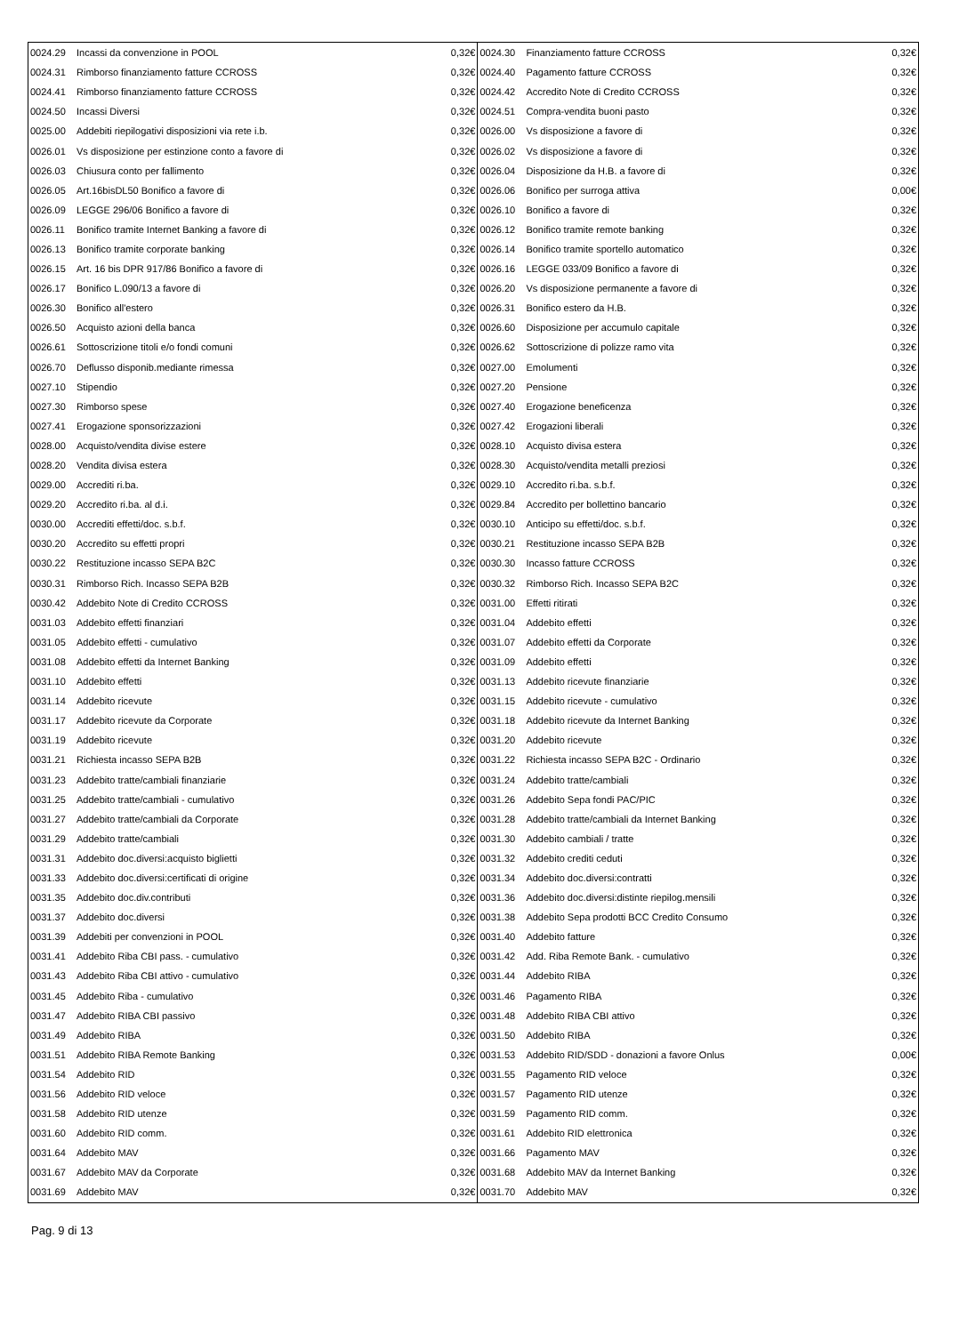| 0024.29 | Incassi da convenzione in POOL | 0,32€ | 0024.30 | Finanziamento fatture CCROSS | 0,32€ |
| 0024.31 | Rimborso finanziamento fatture CCROSS | 0,32€ | 0024.40 | Pagamento fatture CCROSS | 0,32€ |
| 0024.41 | Rimborso finanziamento fatture CCROSS | 0,32€ | 0024.42 | Accredito Note di Credito CCROSS | 0,32€ |
| 0024.50 | Incassi Diversi | 0,32€ | 0024.51 | Compra-vendita buoni pasto | 0,32€ |
| 0025.00 | Addebiti riepilogativi disposizioni via rete i.b. | 0,32€ | 0026.00 | Vs disposizione a favore di | 0,32€ |
| 0026.01 | Vs disposizione per estinzione conto a favore di | 0,32€ | 0026.02 | Vs disposizione a favore di | 0,32€ |
| 0026.03 | Chiusura conto per fallimento | 0,32€ | 0026.04 | Disposizione da H.B. a favore di | 0,32€ |
| 0026.05 | Art.16bisDL50 Bonifico a favore di | 0,32€ | 0026.06 | Bonifico per surroga attiva | 0,00€ |
| 0026.09 | LEGGE 296/06 Bonifico a favore di | 0,32€ | 0026.10 | Bonifico a favore di | 0,32€ |
| 0026.11 | Bonifico tramite Internet Banking a favore di | 0,32€ | 0026.12 | Bonifico tramite remote banking | 0,32€ |
| 0026.13 | Bonifico tramite corporate banking | 0,32€ | 0026.14 | Bonifico tramite sportello automatico | 0,32€ |
| 0026.15 | Art. 16 bis DPR 917/86 Bonifico a favore di | 0,32€ | 0026.16 | LEGGE 033/09 Bonifico a favore di | 0,32€ |
| 0026.17 | Bonifico L.090/13 a favore di | 0,32€ | 0026.20 | Vs disposizione permanente a favore di | 0,32€ |
| 0026.30 | Bonifico all'estero | 0,32€ | 0026.31 | Bonifico estero da H.B. | 0,32€ |
| 0026.50 | Acquisto azioni della banca | 0,32€ | 0026.60 | Disposizione per accumulo capitale | 0,32€ |
| 0026.61 | Sottoscrizione titoli e/o fondi comuni | 0,32€ | 0026.62 | Sottoscrizione di polizze ramo vita | 0,32€ |
| 0026.70 | Deflusso disponib.mediante rimessa | 0,32€ | 0027.00 | Emolumenti | 0,32€ |
| 0027.10 | Stipendio | 0,32€ | 0027.20 | Pensione | 0,32€ |
| 0027.30 | Rimborso spese | 0,32€ | 0027.40 | Erogazione beneficenza | 0,32€ |
| 0027.41 | Erogazione sponsorizzazioni | 0,32€ | 0027.42 | Erogazioni liberali | 0,32€ |
| 0028.00 | Acquisto/vendita divise estere | 0,32€ | 0028.10 | Acquisto divisa estera | 0,32€ |
| 0028.20 | Vendita divisa estera | 0,32€ | 0028.30 | Acquisto/vendita metalli preziosi | 0,32€ |
| 0029.00 | Accrediti ri.ba. | 0,32€ | 0029.10 | Accredito ri.ba. s.b.f. | 0,32€ |
| 0029.20 | Accredito ri.ba. al d.i. | 0,32€ | 0029.84 | Accredito per bollettino bancario | 0,32€ |
| 0030.00 | Accrediti effetti/doc. s.b.f. | 0,32€ | 0030.10 | Anticipo su effetti/doc. s.b.f. | 0,32€ |
| 0030.20 | Accredito su effetti propri | 0,32€ | 0030.21 | Restituzione incasso SEPA B2B | 0,32€ |
| 0030.22 | Restituzione incasso SEPA B2C | 0,32€ | 0030.30 | Incasso fatture CCROSS | 0,32€ |
| 0030.31 | Rimborso Rich. Incasso SEPA B2B | 0,32€ | 0030.32 | Rimborso Rich. Incasso SEPA B2C | 0,32€ |
| 0030.42 | Addebito Note di Credito CCROSS | 0,32€ | 0031.00 | Effetti ritirati | 0,32€ |
| 0031.03 | Addebito effetti finanziari | 0,32€ | 0031.04 | Addebito effetti | 0,32€ |
| 0031.05 | Addebito effetti - cumulativo | 0,32€ | 0031.07 | Addebito effetti da Corporate | 0,32€ |
| 0031.08 | Addebito effetti da Internet Banking | 0,32€ | 0031.09 | Addebito effetti | 0,32€ |
| 0031.10 | Addebito effetti | 0,32€ | 0031.13 | Addebito ricevute finanziarie | 0,32€ |
| 0031.14 | Addebito ricevute | 0,32€ | 0031.15 | Addebito ricevute - cumulativo | 0,32€ |
| 0031.17 | Addebito ricevute da Corporate | 0,32€ | 0031.18 | Addebito ricevute da Internet Banking | 0,32€ |
| 0031.19 | Addebito ricevute | 0,32€ | 0031.20 | Addebito ricevute | 0,32€ |
| 0031.21 | Richiesta incasso SEPA B2B | 0,32€ | 0031.22 | Richiesta incasso SEPA B2C - Ordinario | 0,32€ |
| 0031.23 | Addebito tratte/cambiali finanziarie | 0,32€ | 0031.24 | Addebito tratte/cambiali | 0,32€ |
| 0031.25 | Addebito tratte/cambiali - cumulativo | 0,32€ | 0031.26 | Addebito Sepa fondi PAC/PIC | 0,32€ |
| 0031.27 | Addebito tratte/cambiali da Corporate | 0,32€ | 0031.28 | Addebito tratte/cambiali da Internet Banking | 0,32€ |
| 0031.29 | Addebito tratte/cambiali | 0,32€ | 0031.30 | Addebito cambiali / tratte | 0,32€ |
| 0031.31 | Addebito doc.diversi:acquisto biglietti | 0,32€ | 0031.32 | Addebito crediti ceduti | 0,32€ |
| 0031.33 | Addebito doc.diversi:certificati di origine | 0,32€ | 0031.34 | Addebito doc.diversi:contratti | 0,32€ |
| 0031.35 | Addebito doc.div.contributi | 0,32€ | 0031.36 | Addebito doc.diversi:distinte riepilog.mensili | 0,32€ |
| 0031.37 | Addebito doc.diversi | 0,32€ | 0031.38 | Addebito Sepa prodotti BCC Credito Consumo | 0,32€ |
| 0031.39 | Addebiti per convenzioni in POOL | 0,32€ | 0031.40 | Addebito fatture | 0,32€ |
| 0031.41 | Addebito Riba CBI pass. - cumulativo | 0,32€ | 0031.42 | Add. Riba Remote Bank. - cumulativo | 0,32€ |
| 0031.43 | Addebito Riba CBI attivo - cumulativo | 0,32€ | 0031.44 | Addebito RIBA | 0,32€ |
| 0031.45 | Addebito Riba - cumulativo | 0,32€ | 0031.46 | Pagamento RIBA | 0,32€ |
| 0031.47 | Addebito RIBA CBI passivo | 0,32€ | 0031.48 | Addebito RIBA CBI attivo | 0,32€ |
| 0031.49 | Addebito RIBA | 0,32€ | 0031.50 | Addebito RIBA | 0,32€ |
| 0031.51 | Addebito RIBA Remote Banking | 0,32€ | 0031.53 | Addebito RID/SDD - donazioni a favore Onlus | 0,00€ |
| 0031.54 | Addebito RID | 0,32€ | 0031.55 | Pagamento RID veloce | 0,32€ |
| 0031.56 | Addebito RID veloce | 0,32€ | 0031.57 | Pagamento RID utenze | 0,32€ |
| 0031.58 | Addebito RID utenze | 0,32€ | 0031.59 | Pagamento RID comm. | 0,32€ |
| 0031.60 | Addebito RID comm. | 0,32€ | 0031.61 | Addebito RID elettronica | 0,32€ |
| 0031.64 | Addebito MAV | 0,32€ | 0031.66 | Pagamento MAV | 0,32€ |
| 0031.67 | Addebito MAV da Corporate | 0,32€ | 0031.68 | Addebito MAV da Internet Banking | 0,32€ |
| 0031.69 | Addebito MAV | 0,32€ | 0031.70 | Addebito MAV | 0,32€ |
Pag. 9 di 13